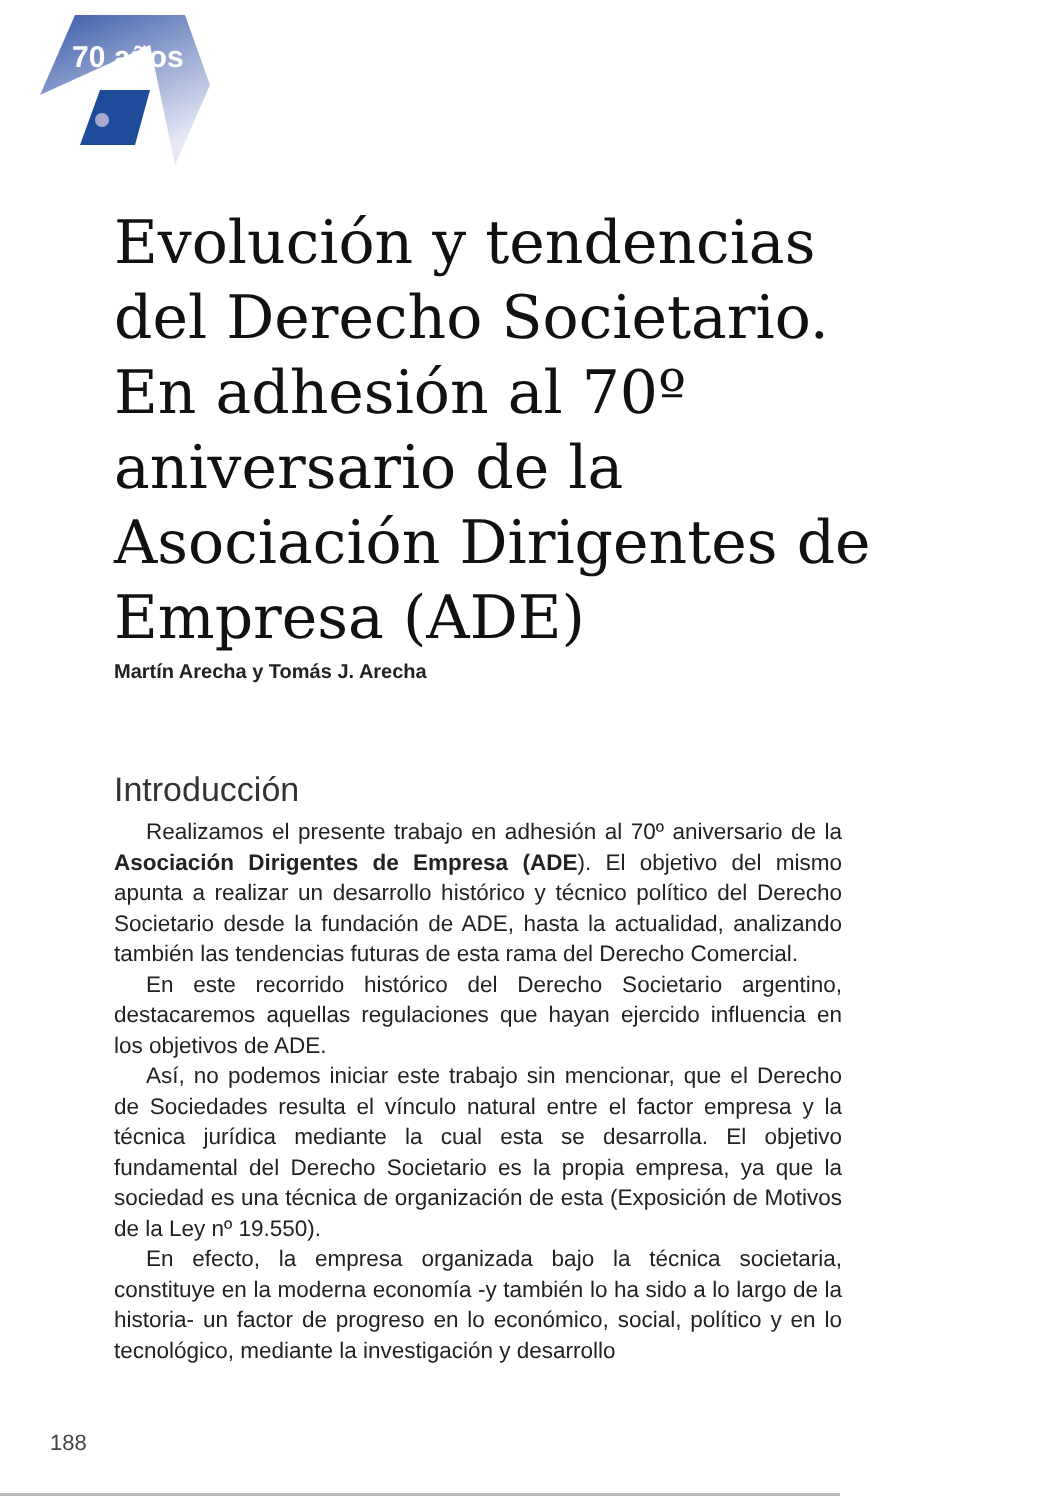70 años
Evolución y tendencias del Derecho Societario. En adhesión al 70º aniversario de la Asociación Dirigentes de Empresa (ADE)
Martín Arecha y Tomás J. Arecha
Introducción
Realizamos el presente trabajo en adhesión al 70º aniversario de la Asociación Dirigentes de Empresa (ADE). El objetivo del mismo apunta a realizar un desarrollo histórico y técnico político del Derecho Societario desde la fundación de ADE, hasta la actualidad, analizando también las tendencias futuras de esta rama del Derecho Comercial.
En este recorrido histórico del Derecho Societario argentino, destacaremos aquellas regulaciones que hayan ejercido influencia en los objetivos de ADE.
Así, no podemos iniciar este trabajo sin mencionar, que el Derecho de Sociedades resulta el vínculo natural entre el factor empresa y la técnica jurídica mediante la cual esta se desarrolla. El objetivo fundamental del Derecho Societario es la propia empresa, ya que la sociedad es una técnica de organización de esta (Exposición de Motivos de la Ley nº 19.550).
En efecto, la empresa organizada bajo la técnica societaria, constituye en la moderna economía -y también lo ha sido a lo largo de la historia- un factor de progreso en lo económico, social, político y en lo tecnológico, mediante la investigación y desarrollo
188